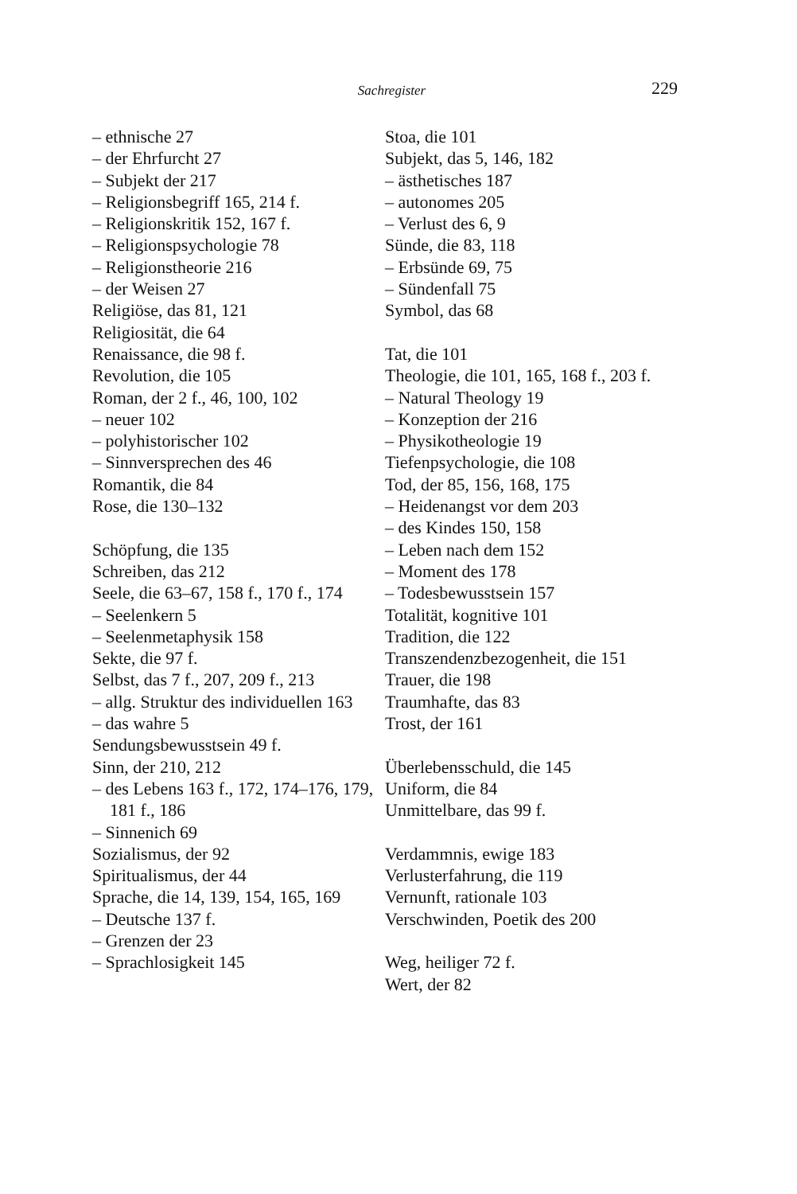Sachregister
229
– ethnische 27
– der Ehrfurcht 27
– Subjekt der 217
– Religionsbegriff 165, 214 f.
– Religionskritik 152, 167 f.
– Religionspsychologie 78
– Religionstheorie 216
– der Weisen 27
Religiöse, das 81, 121
Religiosität, die 64
Renaissance, die 98 f.
Revolution, die 105
Roman, der 2 f., 46, 100, 102
– neuer 102
– polyhistorischer 102
– Sinnversprechen des 46
Romantik, die 84
Rose, die 130–132
Schöpfung, die 135
Schreiben, das 212
Seele, die 63–67, 158 f., 170 f., 174
– Seelenkern 5
– Seelenmetaphysik 158
Sekte, die 97 f.
Selbst, das 7 f., 207, 209 f., 213
– allg. Struktur des individuellen 163
– das wahre 5
Sendungsbewusstsein 49 f.
Sinn, der 210, 212
– des Lebens 163 f., 172, 174–176, 179, 181 f., 186
– Sinnenich 69
Sozialismus, der 92
Spiritualismus, der 44
Sprache, die 14, 139, 154, 165, 169
– Deutsche 137 f.
– Grenzen der 23
– Sprachlosigkeit 145
Stoa, die 101
Subjekt, das 5, 146, 182
– ästhetisches 187
– autonomes 205
– Verlust des 6, 9
Sünde, die 83, 118
– Erbsünde 69, 75
– Sündenfall 75
Symbol, das 68
Tat, die 101
Theologie, die 101, 165, 168 f., 203 f.
– Natural Theology 19
– Konzeption der 216
– Physikotheologie 19
Tiefenpsychologie, die 108
Tod, der 85, 156, 168, 175
– Heidenangst vor dem 203
– des Kindes 150, 158
– Leben nach dem 152
– Moment des 178
– Todesbewusstsein 157
Totalität, kognitive 101
Tradition, die 122
Transzendenzbezogenheit, die 151
Trauer, die 198
Traumhafte, das 83
Trost, der 161
Überlebensschuld, die 145
Uniform, die 84
Unmittelbare, das 99 f.
Verdammnis, ewige 183
Verlusterfahrung, die 119
Vernunft, rationale 103
Verschwinden, Poetik des 200
Weg, heiliger 72 f.
Wert, der 82